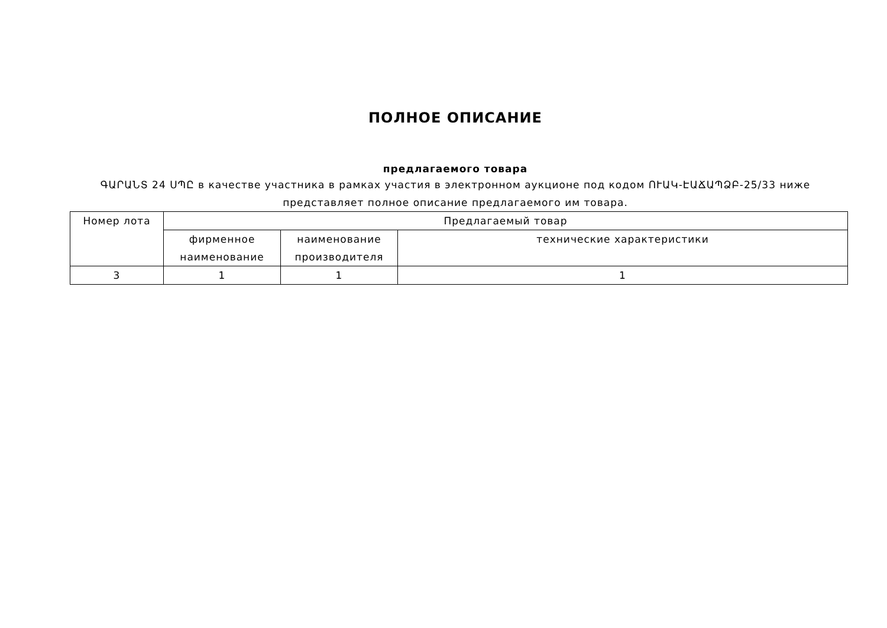ПОЛНОЕ ОПИСАНИЕ
предлагаемого товара
ԳԱՐԱՆՏ 24 ՍՊԸ в качестве участника в рамках участия в электронном аукционе под кодом ՈՒԱԿ-ԷԱՃԱՊՁԲ-25/33 ниже представляет полное описание предлагаемого им товара.
| Номер лота | Предлагаемый товар | | |
| --- | --- | --- | --- |
| | фирменное наименование | наименование производителя | технические характеристики |
| 3 | 1 | 1 | 1 |